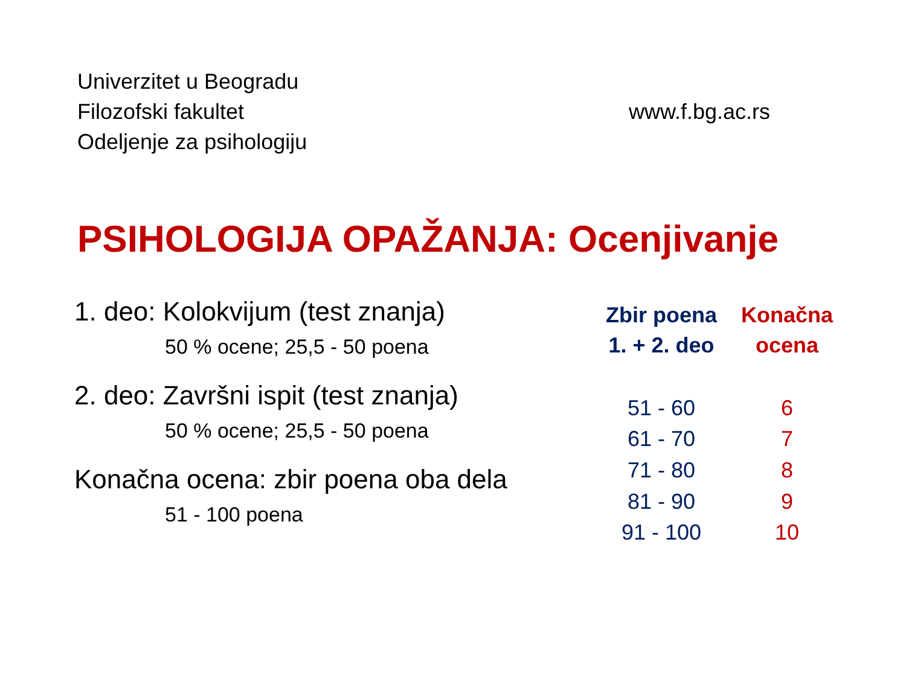Univerzitet u Beogradu
Filozofski fakultet
Odeljenje za psihologiju
www.f.bg.ac.rs
PSIHOLOGIJA OPAŽANJA: Ocenjivanje
1. deo: Kolokvijum (test znanja)
50 % ocene; 25,5 - 50 poena
2. deo: Završni ispit (test znanja)
50 % ocene; 25,5 - 50 poena
Konačna ocena: zbir poena oba dela
51 - 100 poena
| Zbir poena 1. + 2. deo | Konačna ocena |
| --- | --- |
| 51 - 60 | 6 |
| 61 - 70 | 7 |
| 71 - 80 | 8 |
| 81 - 90 | 9 |
| 91 - 100 | 10 |